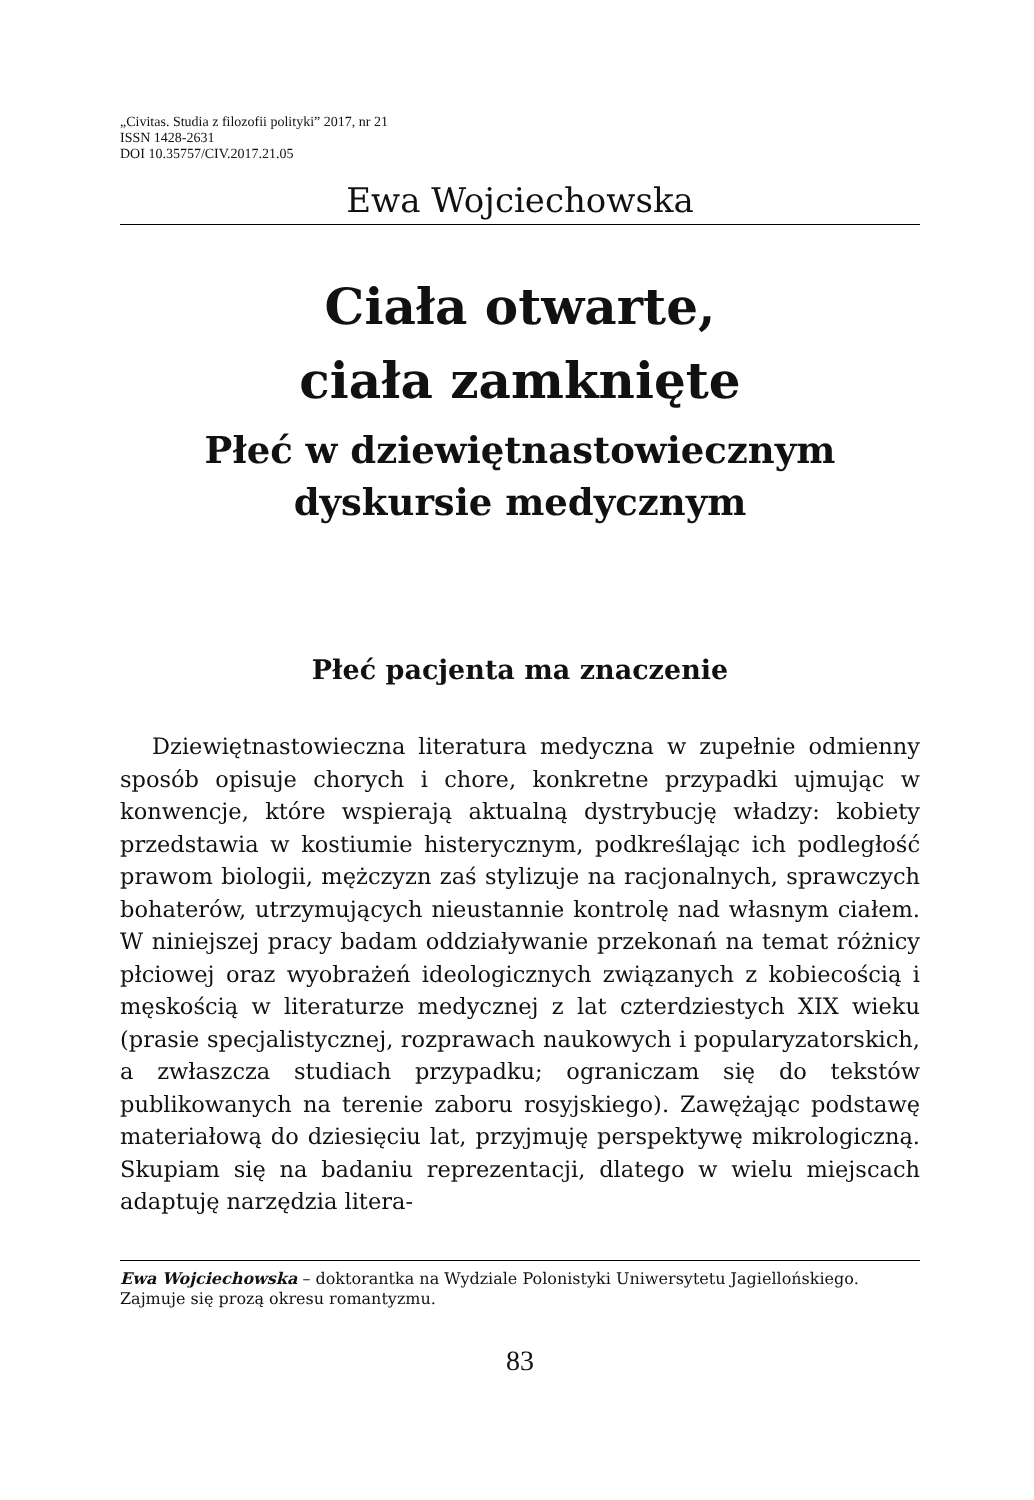„Civitas. Studia z filozofii polityki” 2017, nr 21
ISSN 1428-2631
DOI 10.35757/CIV.2017.21.05
Ewa Wojciechowska
Ciała otwarte,
ciała zamknięte
Płeć w dziewiętnastowiecznym dyskursie medycznym
Płeć pacjenta ma znaczenie
Dziewiętnastowieczna literatura medyczna w zupełnie odmienny sposób opisuje chorych i chore, konkretne przypadki ujmując w konwencje, które wspierają aktualną dystrybucję władzy: kobiety przedstawia w kostiumie histerycznym, podkreślając ich podległość prawom biologii, mężczyzn zaś stylizuje na racjonalnych, sprawczych bohaterów, utrzymujących nieustannie kontrolę nad własnym ciałem. W niniejszej pracy badam oddziaływanie przekonań na temat różnicy płciowej oraz wyobrażeń ideologicznych związanych z kobiecością i męskością w literaturze medycznej z lat czterdziestych XIX wieku (prasie specjalistycznej, rozprawach naukowych i popularyzatorskich, a zwłaszcza studiach przypadku; ograniczam się do tekstów publikowanych na terenie zaboru rosyjskiego). Zawężając podstawę materiałową do dziesięciu lat, przyjmuję perspektywę mikrologiczną. Skupiam się na badaniu reprezentacji, dlatego w wielu miejscach adaptuję narzędzia litera-
Ewa Wojciechowska – doktorantka na Wydziale Polonistyki Uniwersytetu Jagiellońskiego. Zajmuje się prozą okresu romantyzmu.
83